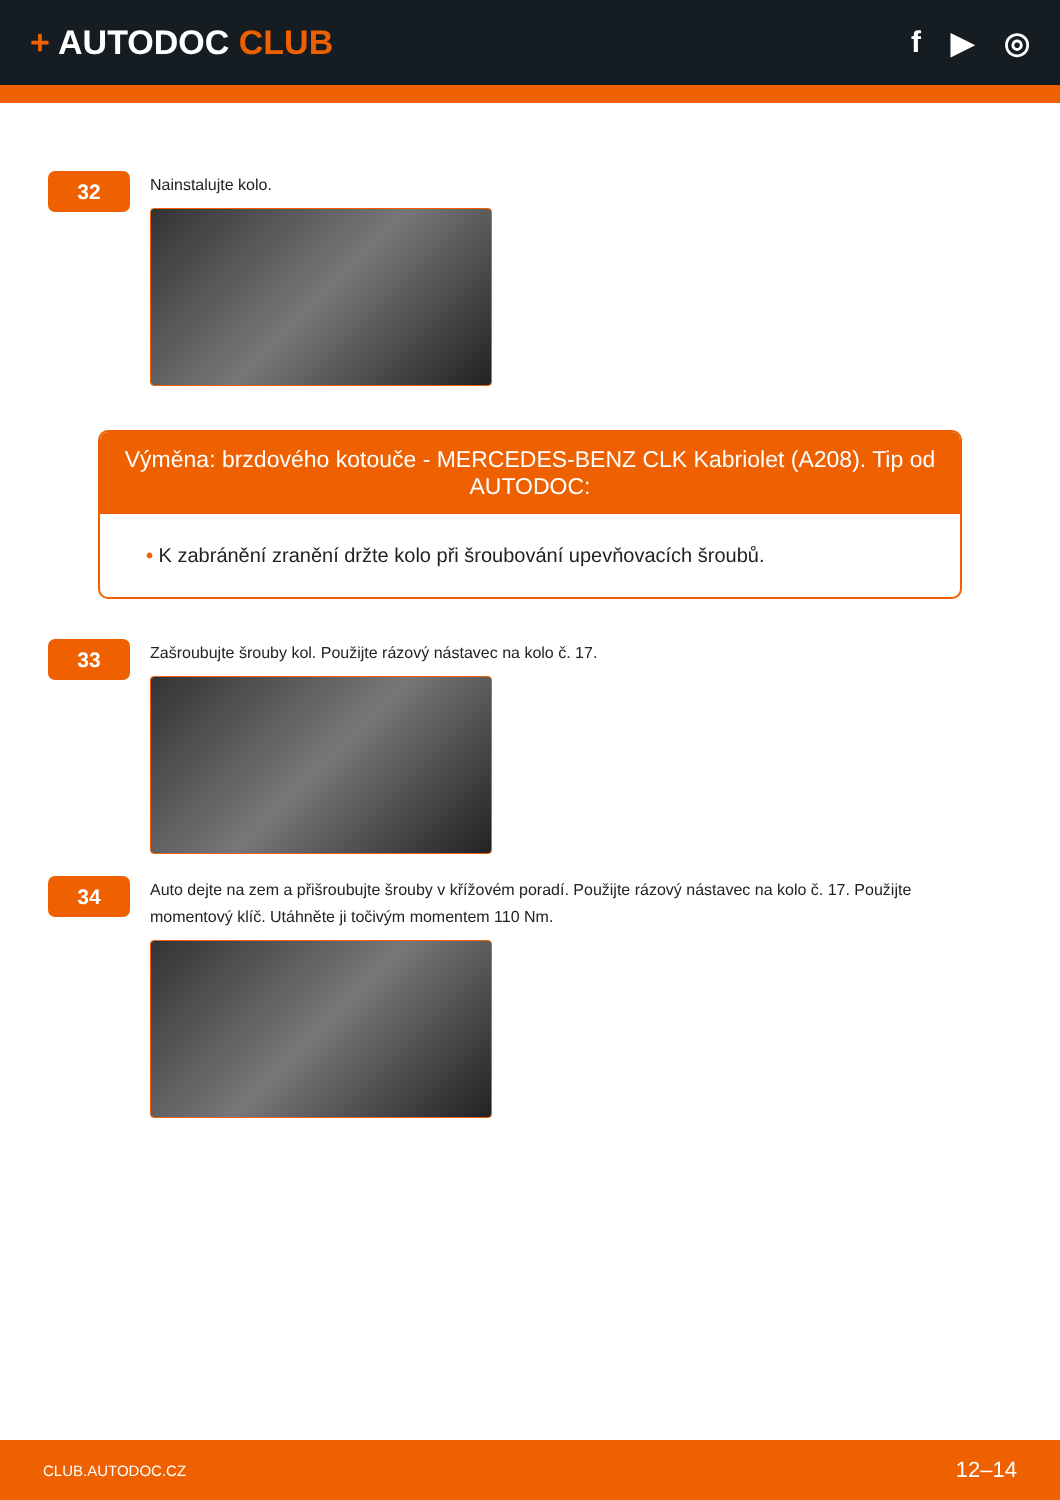+ AUTODOC CLUB f ▶ ◎
32
Nainstalujte kolo.
Výměna: brzdového kotouče - MERCEDES-BENZ CLK Kabriolet (A208). Tip od AUTODOC:
• K zabránění zranění držte kolo při šroubování upevňovacích šroubů.
33
Zašroubujte šrouby kol. Použijte rázový nástavec na kolo č. 17.
34
Auto dejte na zem a přišroubujte šrouby v křížovém poradí. Použijte rázový nástavec na kolo č. 17. Použijte momentový klíč. Utáhněte ji točivým momentem 110 Nm.
CLUB.AUTODOC.CZ 12–14